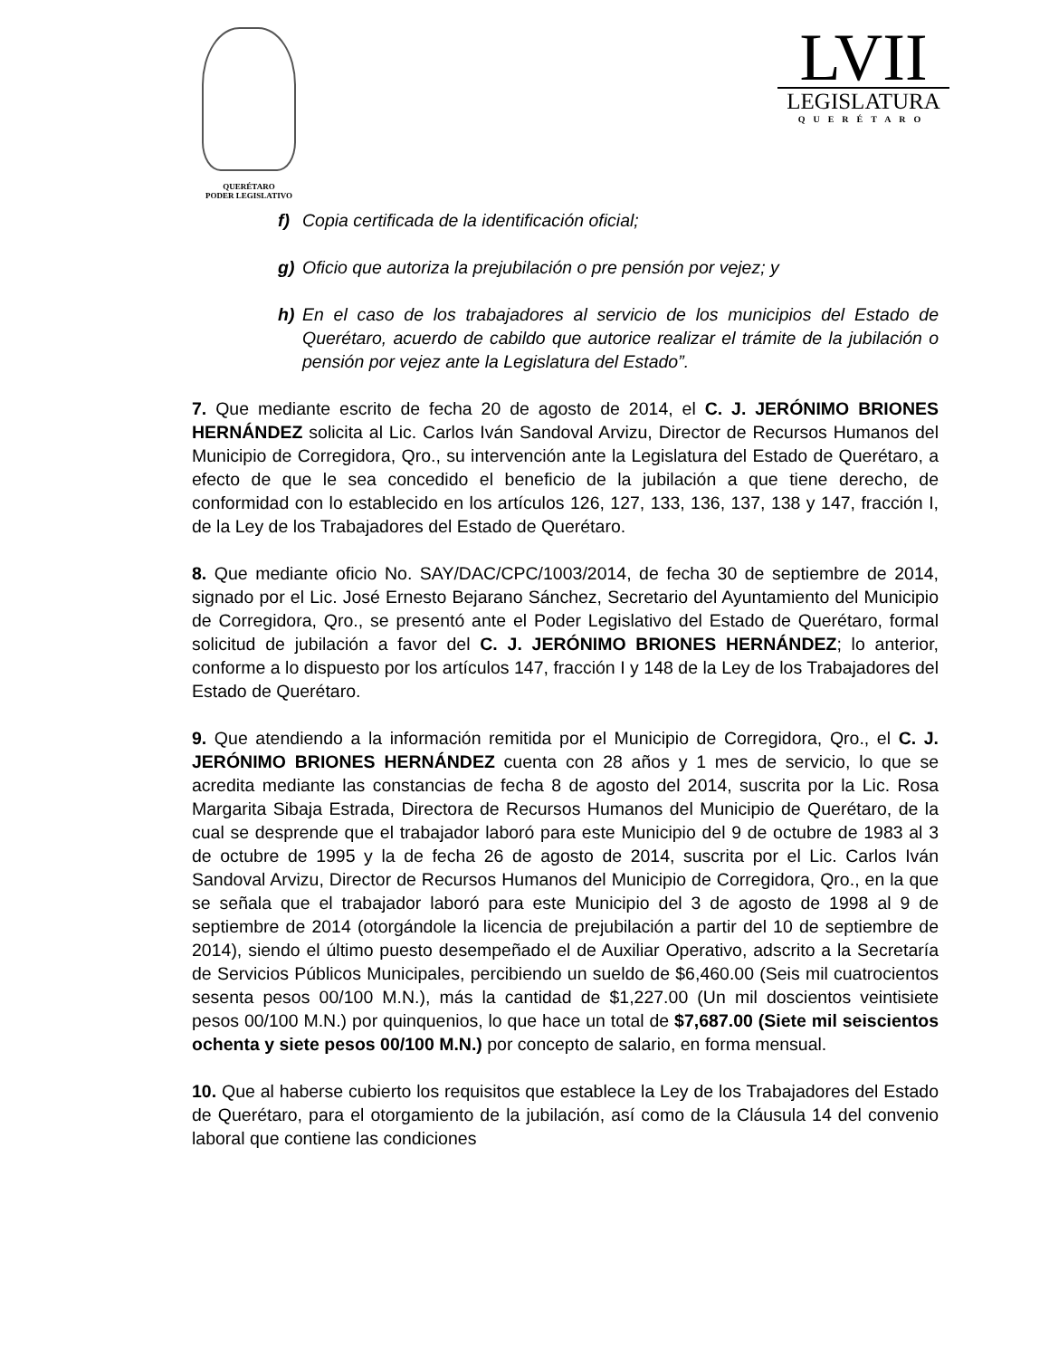QUERÉTARO
PODER LEGISLATIVO
LVII
LEGISLATURA
QUERÉTARO
f) Copia certificada de la identificación oficial;
g) Oficio que autoriza la prejubilación o pre pensión por vejez; y
h) En el caso de los trabajadores al servicio de los municipios del Estado de Querétaro, acuerdo de cabildo que autorice realizar el trámite de la jubilación o pensión por vejez ante la Legislatura del Estado”.
7. Que mediante escrito de fecha 20 de agosto de 2014, el C. J. JERÓNIMO BRIONES HERNÁNDEZ solicita al Lic. Carlos Iván Sandoval Arvizu, Director de Recursos Humanos del Municipio de Corregidora, Qro., su intervención ante la Legislatura del Estado de Querétaro, a efecto de que le sea concedido el beneficio de la jubilación a que tiene derecho, de conformidad con lo establecido en los artículos 126, 127, 133, 136, 137, 138 y 147, fracción I, de la Ley de los Trabajadores del Estado de Querétaro.
8. Que mediante oficio No. SAY/DAC/CPC/1003/2014, de fecha 30 de septiembre de 2014, signado por el Lic. José Ernesto Bejarano Sánchez, Secretario del Ayuntamiento del Municipio de Corregidora, Qro., se presentó ante el Poder Legislativo del Estado de Querétaro, formal solicitud de jubilación a favor del C. J. JERÓNIMO BRIONES HERNÁNDEZ; lo anterior, conforme a lo dispuesto por los artículos 147, fracción I y 148 de la Ley de los Trabajadores del Estado de Querétaro.
9. Que atendiendo a la información remitida por el Municipio de Corregidora, Qro., el C. J. JERÓNIMO BRIONES HERNÁNDEZ cuenta con 28 años y 1 mes de servicio, lo que se acredita mediante las constancias de fecha 8 de agosto del 2014, suscrita por la Lic. Rosa Margarita Sibaja Estrada, Directora de Recursos Humanos del Municipio de Querétaro, de la cual se desprende que el trabajador laboró para este Municipio del 9 de octubre de 1983 al 3 de octubre de 1995 y la de fecha 26 de agosto de 2014, suscrita por el Lic. Carlos Iván Sandoval Arvizu, Director de Recursos Humanos del Municipio de Corregidora, Qro., en la que se señala que el trabajador laboró para este Municipio del 3 de agosto de 1998 al 9 de septiembre de 2014 (otorgándole la licencia de prejubilación a partir del 10 de septiembre de 2014), siendo el último puesto desempeñado el de Auxiliar Operativo, adscrito a la Secretaría de Servicios Públicos Municipales, percibiendo un sueldo de $6,460.00 (Seis mil cuatrocientos sesenta pesos 00/100 M.N.), más la cantidad de $1,227.00 (Un mil doscientos veintisiete pesos 00/100 M.N.) por quinquenios, lo que hace un total de $7,687.00 (Siete mil seiscientos ochenta y siete pesos 00/100 M.N.) por concepto de salario, en forma mensual.
10. Que al haberse cubierto los requisitos que establece la Ley de los Trabajadores del Estado de Querétaro, para el otorgamiento de la jubilación, así como de la Cláusula 14 del convenio laboral que contiene las condiciones